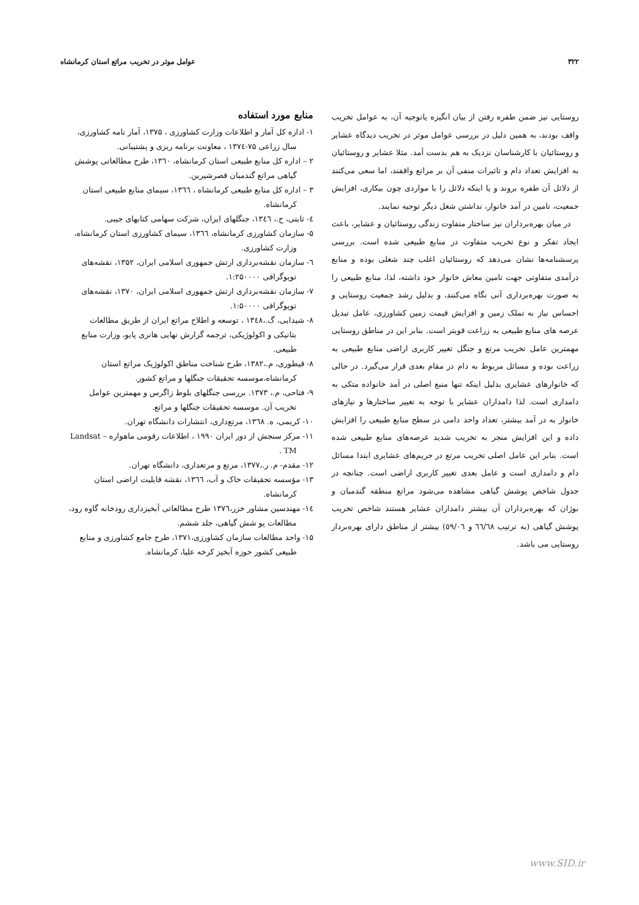۳۲۲ عوامل موثر در تخریب مراتع استان کرمانشاه
روستایی نیز ضمن طفره رفتن از بیان انگیزه یاتوجیه آن، به عوامل تخریب واقف بودند، به همین دلیل در بررسی عوامل موثر در تخریب دیدگاه عشایر و روستائیان با کارشناسان نزدیک به هم بدست آمد. مثلا عشایر و روستائیان به افزایش تعداد دام و تاثیرات منفی آن بر مراتع واقفند، اما سعی می‌کنند از دلائل آن طفره بروند و یا اینکه دلائل را با مواردی چون بیکاری، افزایش جمعیت، تامین در آمد خانوار، نداشتن شغل دیگر توجیه نمایند.
در میان بهره‌برداران نیز ساختار متفاوت زندگی روستائیان و عشایر، باعث ایجاد تفکر و نوع تخریب متفاوت در منابع طبیعی شده است. بررسی پرسشنامه‌ها نشان می‌دهد که روستائیان اغلب چند شغلی بوده و منابع درآمدی متفاوتی جهت تامین معاش خانوار خود داشته، لذا، منابع طبیعی را به صورت بهره‌برداری آنی نگاه می‌کنند، و بدلیل رشد جمعیت روستایی و احساس نیاز به تملک زمین و افزایش قیمت زمین کشاورزی، عامل تبدیل عرصه های منابع طبیعی به زراعت قویتر است. بنابر این در مناطق روستایی مهمترین عامل تخریب مرتع و جنگل تغییر کاربری اراضی منابع طبیعی به زراعت بوده و مسائل مربوط به دام در مقام بعدی قرار می‌گیرد. در حالی که خانوارهای عشایری بدلیل اینکه تنها منبع اصلی در آمد خانواده متکی به دامداری است. لذا دامداران عشایر با توجه به تغییر ساختارها و نیازهای خانوار به در آمد بیشتر، تعداد واحد دامی در سطح منابع طبیعی را افزایش داده و این افزایش منجر به تخریب شدید عرصه‌های منابع طبیعی شده است. بنابر این عامل اصلی تخریب مرتع در حریم‌های عشایری ابتدا مسائل دام و دامداری است و عامل بعدی تغییر کاربری اراضی است. چنانچه در جدول شاخص پوشش گیاهی مشاهده می‌شود مراتع منطقه گندمبان و بوژان که بهره‌برداران آن بیشتر دامداران عشایر هستند شاخص تخریب پوشش گیاهی (به ترتیب ٦٦/٦٨ و ٥٩/٠٦) بیشتر از مناطق دارای بهره‌بردار روستایی می باشد.
منابع مورد استفاده
۱- اداره کل آمار و اطلاعات وزارت کشاورزی ، ۱۳۷۵، آمار نامه کشاورزی، سال زراعی ۷۵-۱۳۷٤ ، معاونت برنامه ریزی و پشتیبانی.
۲ – اداره کل منابع طبیعی استان کرمانشاه، ۱۳٦۰، طرح مطالعاتی پوشش گیاهی مراتع گندمبان قصرشیرین.
۳ – اداره کل منابع طبیعی کرمانشاه ، ۱۳٦٦، سیمای منابع طبیعی استان کرمانشاه.
٤- ثابتی، ح.، ۱۳٤٦، جنگلهای ایران، شرکت سهامی کتابهای جیبی.
۵- سازمان کشاورزی کرمانشاه، ۱۳٦٦، سیمای کشاورزی استان کرمانشاه، وزارت کشاورزی.
٦- سازمان نقشه‌برداری ارتش جمهوری اسلامی ایران، ۱۳۵۲، نقشه‌های توپوگرافی ۱:۲۵۰۰۰۰.
۷- سازمان نقشه‌برداری ارتش جمهوری اسلامی ایران، ۱۳۷۰، نقشه‌های توپوگرافی ۱:۵۰۰۰۰.
۸- شیدایی، گ.،۱۳٤۸ ، توسعه و اطلاح مراتع ایران از طریق مطالعات بتانیکی و اکولوژیکی، ترجمه گزارش نهایی هانری پابو، وزارت منابع طبیعی.
۸- قیطوری، م.،۱۳۸۲، طرح شناخت مناطق اکولوژیک مراتع استان کرمانشاه،موسسه تحقیقات جنگلها و مراتع کشور.
۹- فتاحی، م.، ۱۳۷۳. بررسی جنگلهای بلوط زاگرس و مهمترین عوامل تخریب آن. موسسه تحقیقات جنگلها و مراتع.
۱۰- کریمی، ه. ۱۳٦۸، مرتع‌داری، انتشارات دانشگاه تهران.
۱۱- مرکز سنجش از دور ایران ۱۹۹۰ ، اطلاعات رقومی ماهواره Landsat – TM .
۱۲- مقدم- م. ر.،۱۳۷۷، مرتع و مرتعداری، دانشگاه تهران.
۱۳- مؤسسه تحقیقات خاک و آب، ۱۳٦٦، نقشه قابلیت اراضی استان کرمانشاه.
١٤- مهندسین مشاور خزر،۱۳۷٦ طرح مطالعاتی آبخیزداری رودخانه گاوه رود، مطالعات پو شش گیاهی، جلد ششم.
۱۵- واحد مطالعات سازمان کشاورزی،۱۳۷۱، طرح جامع کشاورزی و منابع طبیعی کشور حوزه آبخیز کرخه علیا، کرمانشاه.
www.SID.ir